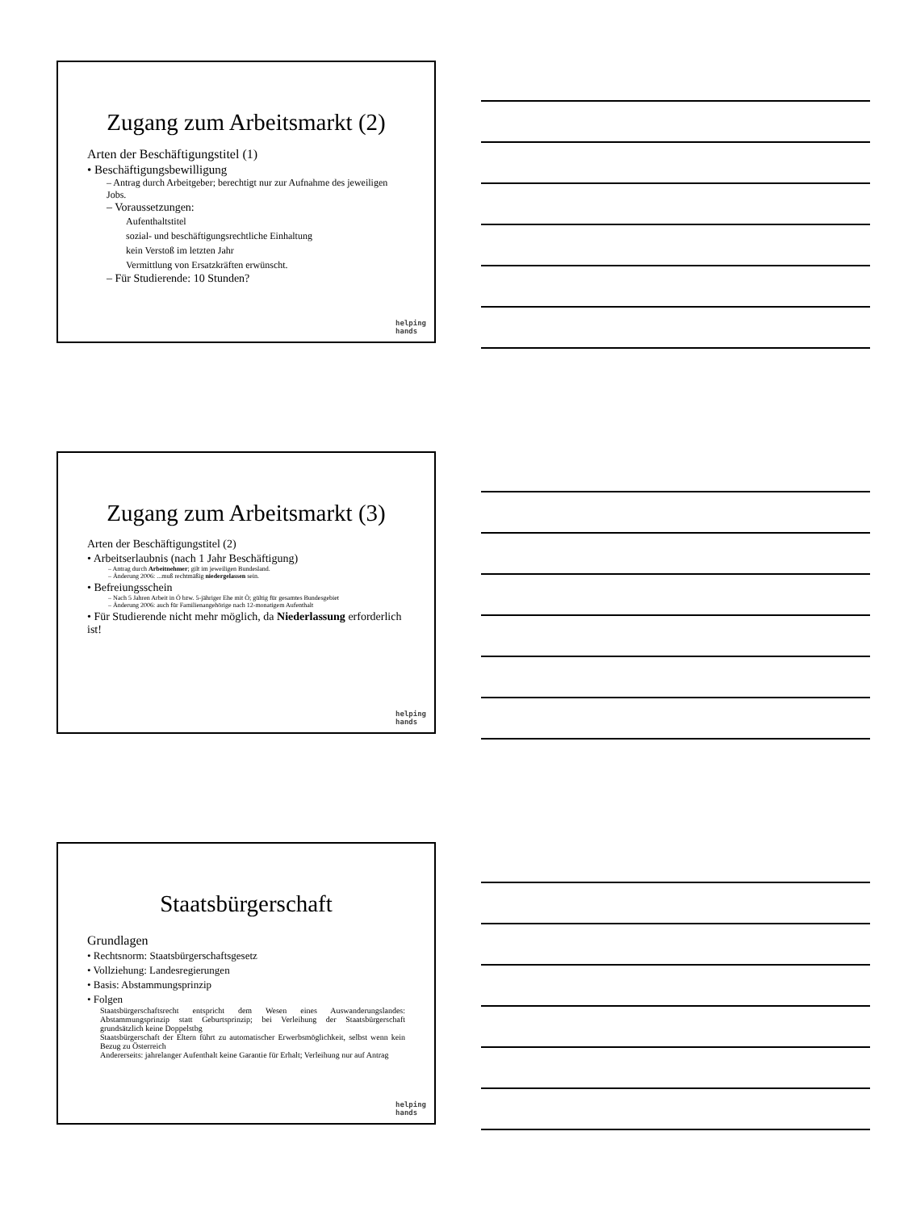Zugang zum Arbeitsmarkt (2)
Arten der Beschäftigungstitel (1)
• Beschäftigungsbewilligung
– Antrag durch Arbeitgeber; berechtigt nur zur Aufnahme des jeweiligen Jobs.
– Voraussetzungen:
Aufenthaltstitel
sozial- und beschäftigungsrechtliche Einhaltung
kein Verstoß im letzten Jahr
Vermittlung von Ersatzkräften erwünscht.
– Für Studierende: 10 Stunden?
helping
hands
Zugang zum Arbeitsmarkt (3)
Arten der Beschäftigungstitel (2)
• Arbeitserlaubnis (nach 1 Jahr Beschäftigung)
– Antrag durch Arbeitnehmer; gilt im jeweiligen Bundesland.
– Änderung 2006: ...muß rechtmäßig niedergelassen sein.
• Befreiungsschein
– Nach 5 Jahren Arbeit in Ö bzw. 5-jähriger Ehe mit Ö; gültig für gesamtes Bundesgebiet
– Änderung 2006: auch für Familienangehörige nach 12-monatigem Aufenthalt
• Für Studierende nicht mehr möglich, da Niederlassung erforderlich ist!
helping
hands
Staatsbürgerschaft
Grundlagen
• Rechtsnorm: Staatsbürgerschaftsgesetz
• Vollziehung: Landesregierungen
• Basis: Abstammungsprinzip
• Folgen
Staatsbürgerschaftsrecht entspricht dem Wesen eines Auswanderungslandes: Abstammungsprinzip statt Geburtsprinzip; bei Verleihung der Staatsbürgerschaft grundsätzlich keine Doppelstbg
Staatsbürgerschaft der Eltern führt zu automatischer Erwerbsmöglichkeit, selbst wenn kein Bezug zu Österreich
Andererseits: jahrelanger Aufenthalt keine Garantie für Erhalt; Verleihung nur auf Antrag
helping
hands